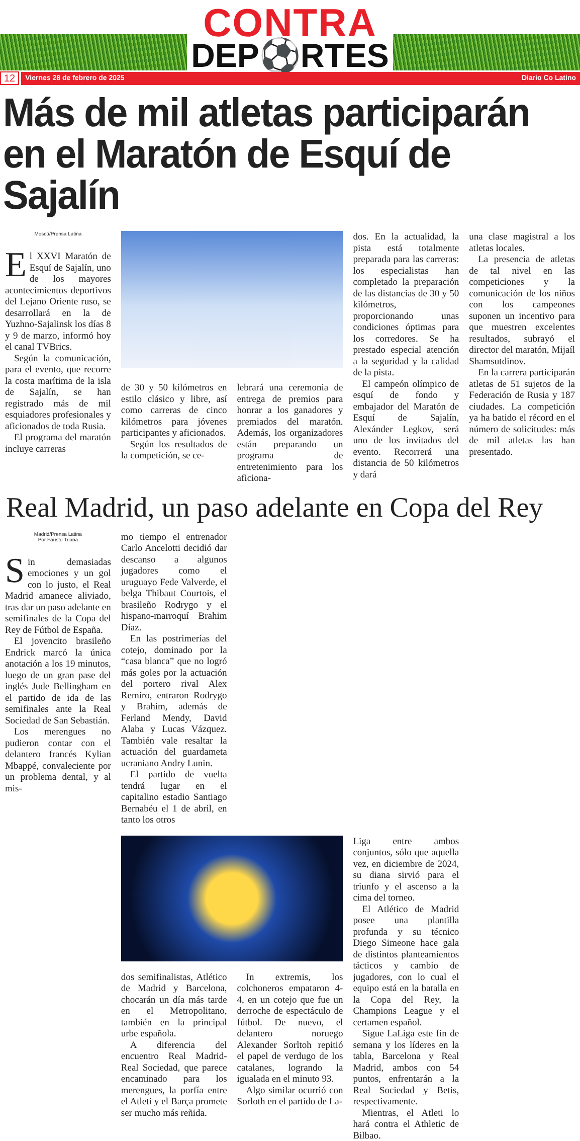CONTRA
DEP⚽RTES
12
Viernes 28 de febrero de 2025 Diario Co Latino
Más de mil atletas participarán en el Maratón de Esquí de Sajalín
Moscú/Prensa Latina
El XXVI Maratón de Esquí de Sajalín, uno de los mayores acontecimientos deportivos del Lejano Oriente ruso, se desarrollará en la de Yuzhno-Sajalinsk los días 8 y 9 de marzo, informó hoy el canal TVBrics.
Según la comunicación, para el evento, que recorre la costa marítima de la isla de Sajalín, se han registrado más de mil esquiadores profesionales y aficionados de toda Rusia.
El programa del maratón incluye carreras
de 30 y 50 kilómetros en estilo clásico y libre, así como carreras de cinco kilómetros para jóvenes participantes y aficionados.
Según los resultados de la competición, se ce-
lebrará una ceremonia de entrega de premios para honrar a los ganadores y premiados del maratón. Además, los organizadores están preparando un programa de entretenimiento para los aficiona-
dos. En la actualidad, la pista está totalmente preparada para las carreras: los especialistas han completado la preparación de las distancias de 30 y 50 kilómetros, proporcionando unas condiciones óptimas para los corredores. Se ha prestado especial atención a la seguridad y la calidad de la pista.
El campeón olímpico de esquí de fondo y embajador del Maratón de Esquí de Sajalín, Alexánder Legkov, será uno de los invitados del evento. Recorrerá una distancia de 50 kilómetros y dará
una clase magistral a los atletas locales.
La presencia de atletas de tal nivel en las competiciones y la comunicación de los niños con los campeones suponen un incentivo para que muestren excelentes resultados, subrayó el director del maratón, Mijaíl Shamsutdinov.
En la carrera participarán atletas de 51 sujetos de la Federación de Rusia y 187 ciudades. La competición ya ha batido el récord en el número de solicitudes: más de mil atletas las han presentado.
Real Madrid, un paso adelante en Copa del Rey
Madrid/Prensa Latina
Por Fausto Triana
Sin demasiadas emociones y un gol con lo justo, el Real Madrid amanece aliviado, tras dar un paso adelante en semifinales de la Copa del Rey de Fútbol de España.
El jovencito brasileño Endrick marcó la única anotación a los 19 minutos, luego de un gran pase del inglés Jude Bellingham en el partido de ida de las semifinales ante la Real Sociedad de San Sebastián.
Los merengues no pudieron contar con el delantero francés Kylian Mbappé, convaleciente por un problema dental, y al mis-
mo tiempo el entrenador Carlo Ancelotti decidió dar descanso a algunos jugadores como el uruguayo Fede Valverde, el belga Thibaut Courtois, el brasileño Rodrygo y el hispano-marroquí Brahim Díaz.
En las postrimerías del cotejo, dominado por la “casa blanca” que no logró más goles por la actuación del portero rival Alex Remiro, entraron Rodrygo y Brahim, además de Ferland Mendy, David Alaba y Lucas Vázquez. También vale resaltar la actuación del guardameta ucraniano Andry Lunin.
El partido de vuelta tendrá lugar en el capitalino estadio Santiago Bernabéu el 1 de abril, en tanto los otros
dos semifinalistas, Atlético de Madrid y Barcelona, chocarán un día más tarde en el Metropolitano, también en la principal urbe española.
A diferencia del encuentro Real Madrid-Real Sociedad, que parece encaminado para los merengues, la porfía entre el Atleti y el Barça promete ser mucho más reñida.
In extremis, los colchoneros empataron 4-4, en un cotejo que fue un derroche de espectáculo de fútbol. De nuevo, el delantero noruego Alexander Sorltoh repitió el papel de verdugo de los catalanes, logrando la igualada en el minuto 93.
Algo similar ocurrió con Sorloth en el partido de La-
Liga entre ambos conjuntos, sólo que aquella vez, en diciembre de 2024, su diana sirvió para el triunfo y el ascenso a la cima del torneo.
El Atlético de Madrid posee una plantilla profunda y su técnico Diego Simeone hace gala de distintos planteamientos tácticos y cambio de jugadores, con lo cual el equipo está en la batalla en la Copa del Rey, la Champions League y el certamen español.
Sigue LaLiga este fin de semana y los líderes en la tabla, Barcelona y Real Madrid, ambos con 54 puntos, enfrentarán a la Real Sociedad y Betis, respectivamente.
Mientras, el Atleti lo hará contra el Athletic de Bilbao.